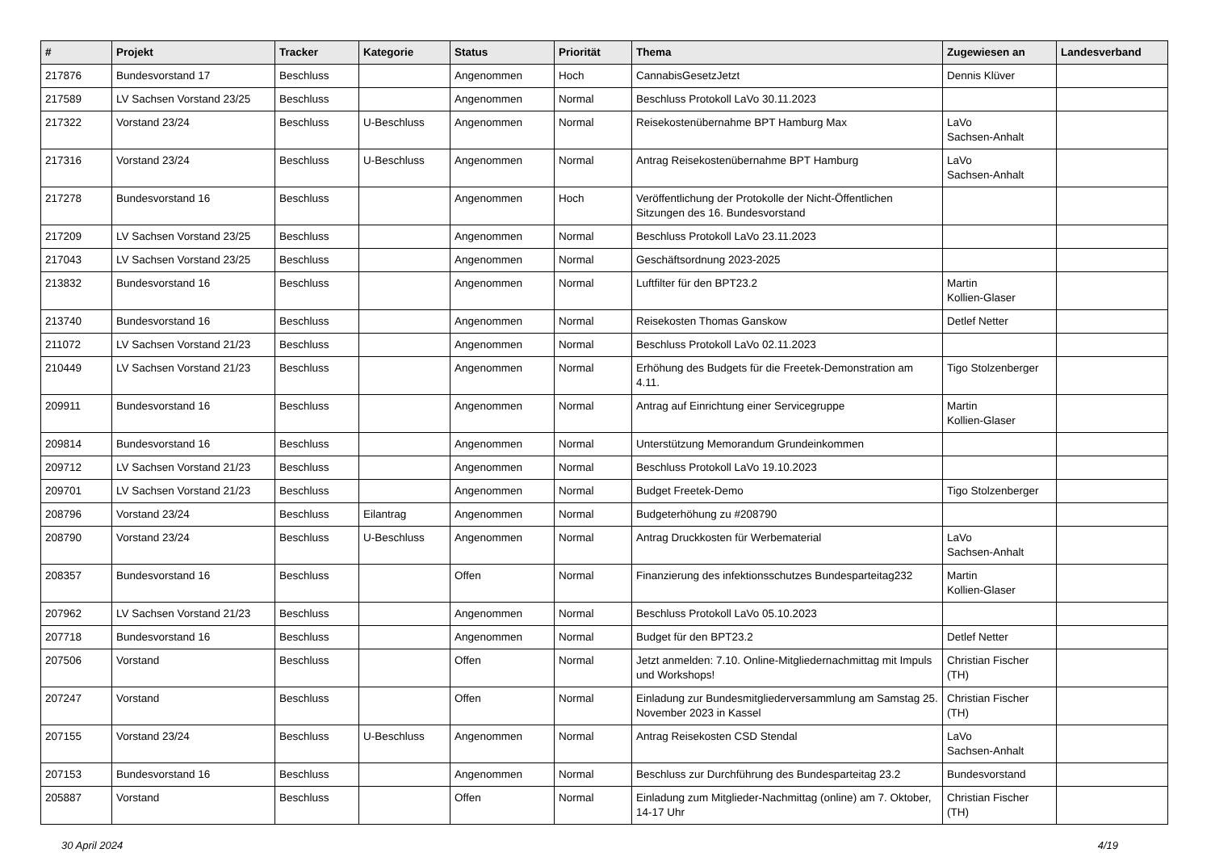| # | Projekt | Tracker | Kategorie | Status | Priorität | Thema | Zugewiesen an | Landesverband |
| --- | --- | --- | --- | --- | --- | --- | --- | --- |
| 217876 | Bundesvorstand 17 | Beschluss | | Angenommen | Hoch | CannabisGesetzJetzt | Dennis Klüver | |
| 217589 | LV Sachsen Vorstand 23/25 | Beschluss | | Angenommen | Normal | Beschluss Protokoll LaVo 30.11.2023 | | |
| 217322 | Vorstand 23/24 | Beschluss | U-Beschluss | Angenommen | Normal | Reisekostenübernahme BPT Hamburg Max | LaVo Sachsen-Anhalt | |
| 217316 | Vorstand 23/24 | Beschluss | U-Beschluss | Angenommen | Normal | Antrag Reisekostenübernahme BPT Hamburg | LaVo Sachsen-Anhalt | |
| 217278 | Bundesvorstand 16 | Beschluss | | Angenommen | Hoch | Veröffentlichung der Protokolle der Nicht-Öffentlichen Sitzungen des 16. Bundesvorstand | | |
| 217209 | LV Sachsen Vorstand 23/25 | Beschluss | | Angenommen | Normal | Beschluss Protokoll LaVo 23.11.2023 | | |
| 217043 | LV Sachsen Vorstand 23/25 | Beschluss | | Angenommen | Normal | Geschäftsordnung 2023-2025 | | |
| 213832 | Bundesvorstand 16 | Beschluss | | Angenommen | Normal | Luftfilter für den BPT23.2 | Martin Kollien-Glaser | |
| 213740 | Bundesvorstand 16 | Beschluss | | Angenommen | Normal | Reisekosten Thomas Ganskow | Detlef Netter | |
| 211072 | LV Sachsen Vorstand 21/23 | Beschluss | | Angenommen | Normal | Beschluss Protokoll LaVo 02.11.2023 | | |
| 210449 | LV Sachsen Vorstand 21/23 | Beschluss | | Angenommen | Normal | Erhöhung des Budgets für die Freetek-Demonstration am 4.11. | Tigo Stolzenberger | |
| 209911 | Bundesvorstand 16 | Beschluss | | Angenommen | Normal | Antrag auf Einrichtung einer Servicegruppe | Martin Kollien-Glaser | |
| 209814 | Bundesvorstand 16 | Beschluss | | Angenommen | Normal | Unterstützung Memorandum Grundeinkommen | | |
| 209712 | LV Sachsen Vorstand 21/23 | Beschluss | | Angenommen | Normal | Beschluss Protokoll LaVo 19.10.2023 | | |
| 209701 | LV Sachsen Vorstand 21/23 | Beschluss | | Angenommen | Normal | Budget Freetek-Demo | Tigo Stolzenberger | |
| 208796 | Vorstand 23/24 | Beschluss | Eilantrag | Angenommen | Normal | Budgeterhöhung zu #208790 | | |
| 208790 | Vorstand 23/24 | Beschluss | U-Beschluss | Angenommen | Normal | Antrag Druckkosten für Werbematerial | LaVo Sachsen-Anhalt | |
| 208357 | Bundesvorstand 16 | Beschluss | | Offen | Normal | Finanzierung des infektionsschutzes Bundesparteitag232 | Martin Kollien-Glaser | |
| 207962 | LV Sachsen Vorstand 21/23 | Beschluss | | Angenommen | Normal | Beschluss Protokoll LaVo 05.10.2023 | | |
| 207718 | Bundesvorstand 16 | Beschluss | | Angenommen | Normal | Budget für den BPT23.2 | Detlef Netter | |
| 207506 | Vorstand | Beschluss | | Offen | Normal | Jetzt anmelden: 7.10. Online-Mitgliedernachmittag mit Impuls und Workshops! | Christian Fischer (TH) | |
| 207247 | Vorstand | Beschluss | | Offen | Normal | Einladung zur Bundesmitgliederversammlung am Samstag 25. November 2023 in Kassel | Christian Fischer (TH) | |
| 207155 | Vorstand 23/24 | Beschluss | U-Beschluss | Angenommen | Normal | Antrag Reisekosten CSD Stendal | LaVo Sachsen-Anhalt | |
| 207153 | Bundesvorstand 16 | Beschluss | | Angenommen | Normal | Beschluss zur Durchführung des Bundesparteitag 23.2 | Bundesvorstand | |
| 205887 | Vorstand | Beschluss | | Offen | Normal | Einladung zum Mitglieder-Nachmittag (online) am 7. Oktober, 14-17 Uhr | Christian Fischer (TH) | |
30 April 2024 4/19